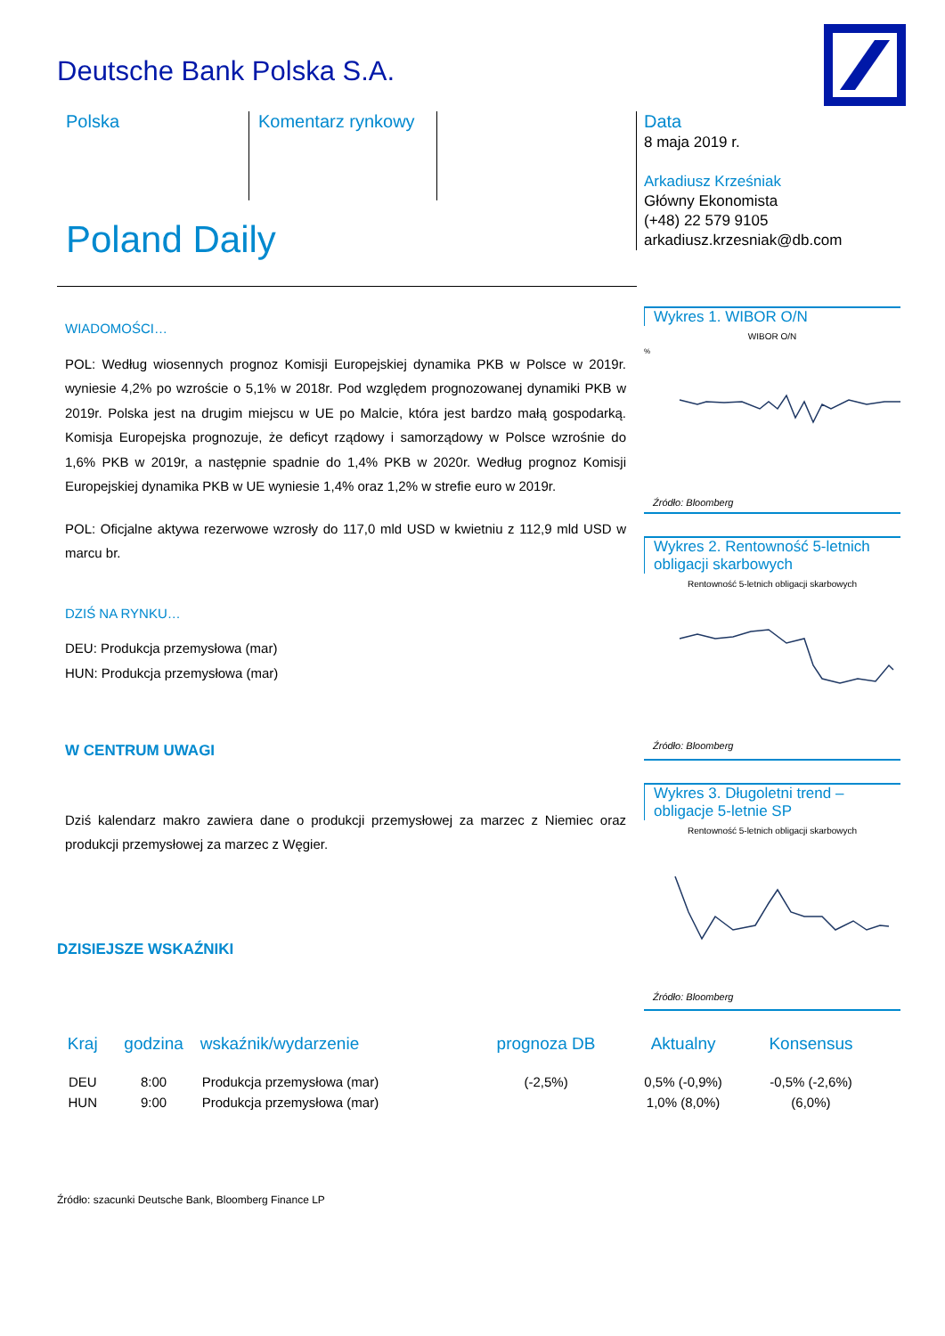Deutsche Bank Polska S.A.
Polska Komentarz rynkowy
Data
8 maja 2019 r.
Arkadiusz Krześniak
Główny Ekonomista
(+48) 22 579 9105
arkadiusz.krzesniak@db.com
Poland Daily
WIADOMOŚCI…
POL: Według wiosennych prognoz Komisji Europejskiej dynamika PKB w Polsce w 2019r. wyniesie 4,2% po wzroście o 5,1% w 2018r. Pod względem prognozowanej dynamiki PKB w 2019r. Polska jest na drugim miejscu w UE po Malcie, która jest bardzo małą gospodarką. Komisja Europejska prognozuje, że deficyt rządowy i samorządowy w Polsce wzrośnie do 1,6% PKB w 2019r, a następnie spadnie do 1,4% PKB w 2020r. Według prognoz Komisji Europejskiej dynamika PKB w UE wyniesie 1,4% oraz 1,2% w strefie euro w 2019r.
POL: Oficjalne aktywa rezerwowe wzrosły do 117,0 mld USD w kwietniu z 112,9 mld USD w marcu br.
DZIŚ NA RYNKU…
DEU: Produkcja przemysłowa (mar)
HUN: Produkcja przemysłowa (mar)
W CENTRUM UWAGI
Dziś kalendarz makro zawiera dane o produkcji przemysłowej za marzec z Niemiec oraz produkcji przemysłowej za marzec z Węgier.
DZISIEJSZE WSKAŹNIKI
Wykres 1. WIBOR O/N
WIBOR O/N
%
Źródło: Bloomberg
Wykres 2. Rentowność 5-letnich obligacji skarbowych
Rentowność 5-letnich obligacji skarbowych
Źródło: Bloomberg
Wykres 3. Długoletni trend – obligacje 5-letnie SP
Rentowność 5-letnich obligacji skarbowych
Źródło: Bloomberg
| Kraj | godzina | wskaźnik/wydarzenie | prognoza DB | Aktualny | Konsensus |
| --- | --- | --- | --- | --- | --- |
| DEU | 8:00 | Produkcja przemysłowa (mar) | (-2,5%) | 0,5% (-0,9%) | -0,5% (-2,6%) |
| HUN | 9:00 | Produkcja przemysłowa (mar) | | 1,0% (8,0%) | (6,0%) |
Źródło: szacunki Deutsche Bank, Bloomberg Finance LP